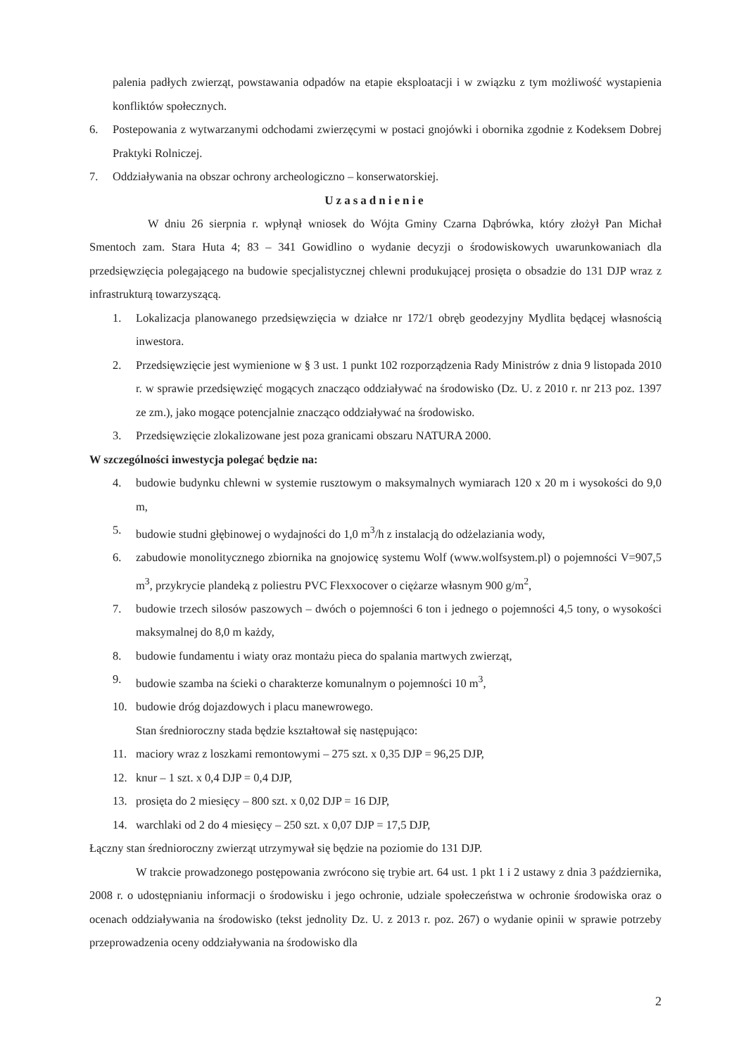palenia padłych zwierząt, powstawania odpadów na etapie eksploatacji i w związku z tym możliwość wystapienia konfliktów społecznych.
6. Postepowania z wytwarzanymi odchodami zwierzęcymi w postaci gnojówki i obornika zgodnie z Kodeksem Dobrej Praktyki Rolniczej.
7. Oddziaływania na obszar ochrony archeologiczno – konserwatorskiej.
Uzasadnienie
W dniu 26 sierpnia r. wpłynął wniosek do Wójta Gminy Czarna Dąbrówka, który złożył Pan Michał Smentoch zam. Stara Huta 4; 83 – 341 Gowidlino o wydanie decyzji o środowiskowych uwarunkowaniach dla przedsięwzięcia polegającego na budowie specjalistycznej chlewni produkującej prosięta o obsadzie do 131 DJP wraz z infrastrukturą towarzyszącą.
1. Lokalizacja planowanego przedsięwzięcia w działce nr 172/1 obręb geodezyjny Mydlita będącej własnością inwestora.
2. Przedsięwzięcie jest wymienione w § 3 ust. 1 punkt 102 rozporządzenia Rady Ministrów z dnia 9 listopada 2010 r. w sprawie przedsięwzięć mogących znacząco oddziaływać na środowisko (Dz. U. z 2010 r. nr 213 poz. 1397 ze zm.), jako mogące potencjalnie znacząco oddziaływać na środowisko.
3. Przedsięwzięcie zlokalizowane jest poza granicami obszaru NATURA 2000.
W szczególności inwestycja polegać będzie na:
4. budowie budynku chlewni w systemie rusztowym o maksymalnych wymiarach 120 x 20 m i wysokości do 9,0 m,
5. budowie studni głębinowej o wydajności do 1,0 m<sup>3</sup>/h z instalacją do odżelaziania wody,
6. zabudowie monolitycznego zbiornika na gnojowicę systemu Wolf (www.wolfsystem.pl) o pojemności V=907,5 m<sup>3</sup>, przykrycie plandeką z poliestru PVC Flexxocover o ciężarze własnym 900 g/m<sup>2</sup>,
7. budowie trzech silosów paszowych – dwóch o pojemności 6 ton i jednego o pojemności 4,5 tony, o wysokości maksymalnej do 8,0 m każdy,
8. budowie fundamentu i wiaty oraz montażu pieca do spalania martwych zwierząt,
9. budowie szamba na ścieki o charakterze komunalnym o pojemności 10 m<sup>3</sup>,
10. budowie dróg dojazdowych i placu manewrowego.
Stan średnioroczny stada będzie kształtował się następująco:
11. maciory wraz z loszkami remontowymi – 275 szt. x 0,35 DJP = 96,25 DJP,
12. knur – 1 szt. x 0,4 DJP = 0,4 DJP,
13. prosięta do 2 miesięcy – 800 szt. x 0,02 DJP = 16 DJP,
14. warchlaki od 2 do 4 miesięcy – 250 szt. x 0,07 DJP = 17,5 DJP,
Łączny stan średnioroczny zwierząt utrzymywał się będzie na poziomie do 131 DJP.
W trakcie prowadzonego postępowania zwrócono się trybie art. 64 ust. 1 pkt 1 i 2 ustawy z dnia 3 października, 2008 r. o udostępnianiu informacji o środowisku i jego ochronie, udziale społeczeństwa w ochronie środowiska oraz o ocenach oddziaływania na środowisko (tekst jednolity Dz. U. z 2013 r. poz. 267) o wydanie opinii w sprawie potrzeby przeprowadzenia oceny oddziaływania na środowisko dla
2